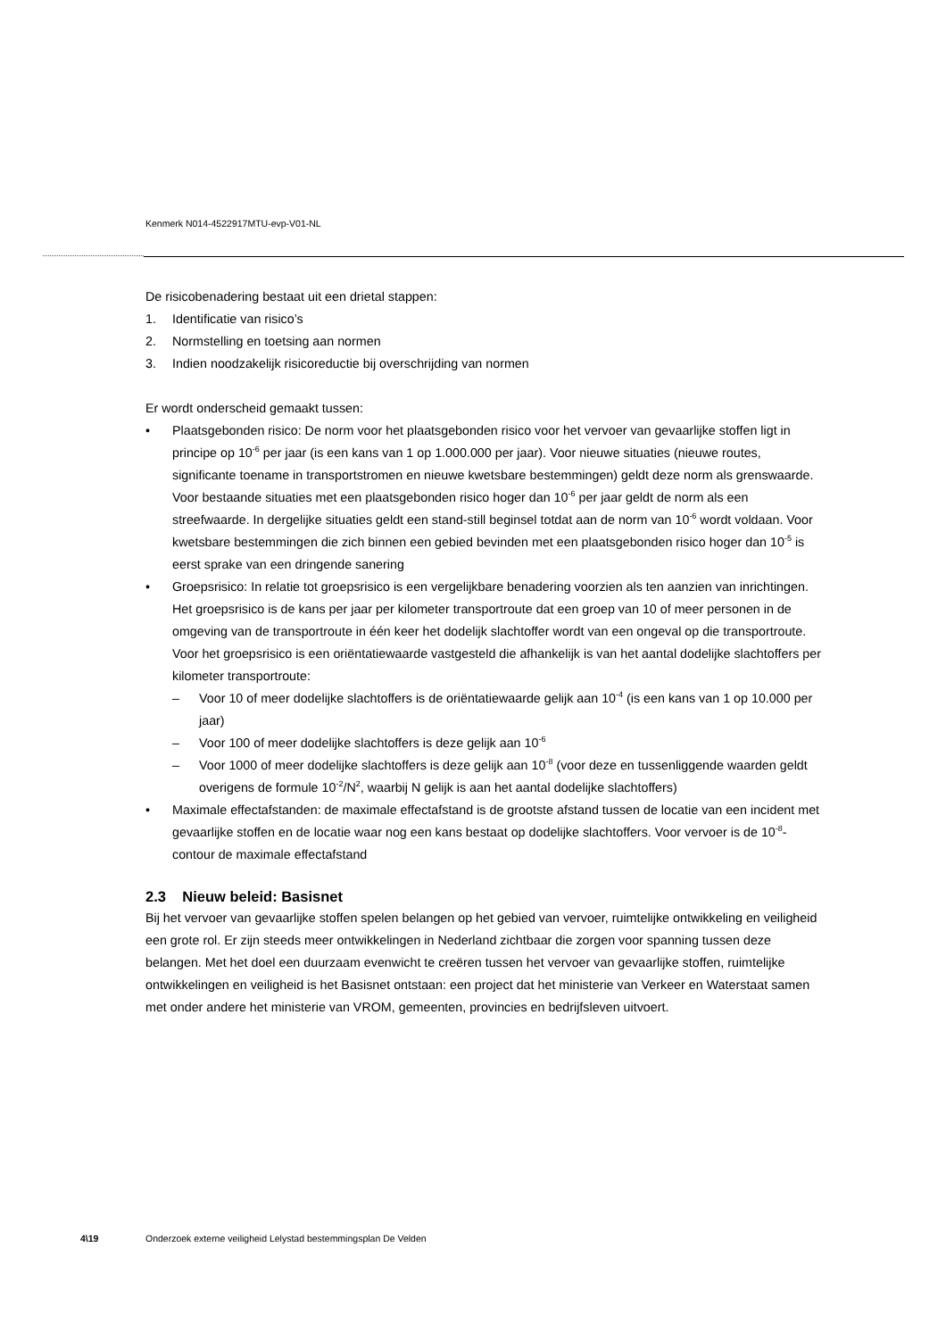Kenmerk N014-4522917MTU-evp-V01-NL
De risicobenadering bestaat uit een drietal stappen:
1. Identificatie van risico’s
2. Normstelling en toetsing aan normen
3. Indien noodzakelijk risicoreductie bij overschrijding van normen
Er wordt onderscheid gemaakt tussen:
• Plaatsgebonden risico: De norm voor het plaatsgebonden risico voor het vervoer van gevaarlijke stoffen ligt in principe op 10<sup>-6</sup> per jaar (is een kans van 1 op 1.000.000 per jaar). Voor nieuwe situaties (nieuwe routes, significante toename in transportstromen en nieuwe kwetsbare bestemmingen) geldt deze norm als grenswaarde. Voor bestaande situaties met een plaatsgebonden risico hoger dan 10<sup>-6</sup> per jaar geldt de norm als een streefwaarde. In dergelijke situaties geldt een stand-still beginsel totdat aan de norm van 10<sup>-6</sup> wordt voldaan. Voor kwetsbare bestemmingen die zich binnen een gebied bevinden met een plaatsgebonden risico hoger dan 10<sup>-5</sup> is eerst sprake van een dringende sanering
• Groepsrisico: In relatie tot groepsrisico is een vergelijkbare benadering voorzien als ten aanzien van inrichtingen. Het groepsrisico is de kans per jaar per kilometer transportroute dat een groep van 10 of meer personen in de omgeving van de transportroute in één keer het dodelijk slachtoffer wordt van een ongeval op die transportroute. Voor het groepsrisico is een oriëntatiewaarde vastgesteld die afhankelijk is van het aantal dodelijke slachtoffers per kilometer transportroute:
– Voor 10 of meer dodelijke slachtoffers is de oriëntatiewaarde gelijk aan 10<sup>-4</sup> (is een kans van 1 op 10.000 per jaar)
– Voor 100 of meer dodelijke slachtoffers is deze gelijk aan 10<sup>-6</sup>
– Voor 1000 of meer dodelijke slachtoffers is deze gelijk aan 10<sup>-8</sup> (voor deze en tussenliggende waarden geldt overigens de formule 10<sup>-2</sup>/N<sup>2</sup>, waarbij N gelijk is aan het aantal dodelijke slachtoffers)
• Maximale effectafstanden: de maximale effectafstand is de grootste afstand tussen de locatie van een incident met gevaarlijke stoffen en de locatie waar nog een kans bestaat op dodelijke slachtoffers. Voor vervoer is de 10<sup>-8</sup>-contour de maximale effectafstand
2.3 Nieuw beleid: Basisnet
Bij het vervoer van gevaarlijke stoffen spelen belangen op het gebied van vervoer, ruimtelijke ontwikkeling en veiligheid een grote rol. Er zijn steeds meer ontwikkelingen in Nederland zichtbaar die zorgen voor spanning tussen deze belangen. Met het doel een duurzaam evenwicht te creëren tussen het vervoer van gevaarlijke stoffen, ruimtelijke ontwikkelingen en veiligheid is het Basisnet ontstaan: een project dat het ministerie van Verkeer en Waterstaat samen met onder andere het ministerie van VROM, gemeenten, provincies en bedrijfsleven uitvoert.
4\19 Onderzoek externe veiligheid Lelystad bestemmingsplan De Velden